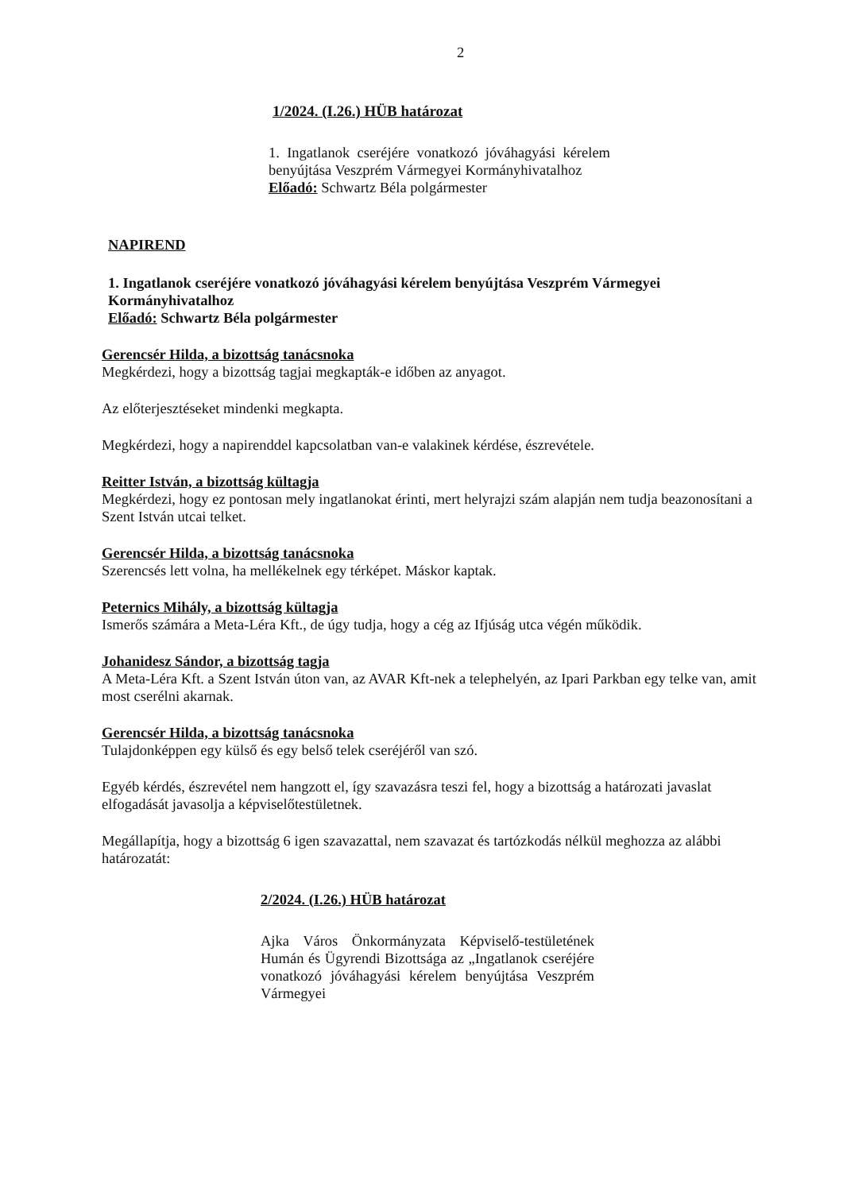2
1/2024. (I.26.) HÜB határozat
1. Ingatlanok cseréjére vonatkozó jóváhagyási kérelem benyújtása Veszprém Vármegyei Kormányhivatalhoz
Előadó: Schwartz Béla polgármester
NAPIREND
1. Ingatlanok cseréjére vonatkozó jóváhagyási kérelem benyújtása Veszprém Vármegyei Kormányhivatalhoz
Előadó: Schwartz Béla polgármester
Gerencsér Hilda, a bizottság tanácsnoka
Megkérdezi, hogy a bizottság tagjai megkapták-e időben az anyagot.
Az előterjesztéseket mindenki megkapta.
Megkérdezi, hogy a napirenddel kapcsolatban van-e valakinek kérdése, észrevétele.
Reitter István, a bizottság kültagja
Megkérdezi, hogy ez pontosan mely ingatlanokat érinti, mert helyrajzi szám alapján nem tudja beazonosítani a Szent István utcai telket.
Gerencsér Hilda, a bizottság tanácsnoka
Szerencsés lett volna, ha mellékelnek egy térképet. Máskor kaptak.
Peternics Mihály, a bizottság kültagja
Ismerős számára a Meta-Léra Kft., de úgy tudja, hogy a cég az Ifjúság utca végén működik.
Johanidesz Sándor, a bizottság tagja
A Meta-Léra Kft. a Szent István úton van, az AVAR Kft-nek a telephelyén, az Ipari Parkban egy telke van, amit most cserélni akarnak.
Gerencsér Hilda, a bizottság tanácsnoka
Tulajdonképpen egy külső és egy belső telek cseréjéről van szó.
Egyéb kérdés, észrevétel nem hangzott el, így szavazásra teszi fel, hogy a bizottság a határozati javaslat elfogadását javasolja a képviselőtestületnek.
Megállapítja, hogy a bizottság 6 igen szavazattal, nem szavazat és tartózkodás nélkül meghozza az alábbi határozatát:
2/2024. (I.26.) HÜB határozat
Ajka Város Önkormányzata Képviselő-testületének Humán és Ügyrendi Bizottsága az „Ingatlanok cseréjére vonatkozó jóváhagyási kérelem benyújtása Veszprém Vármegyei